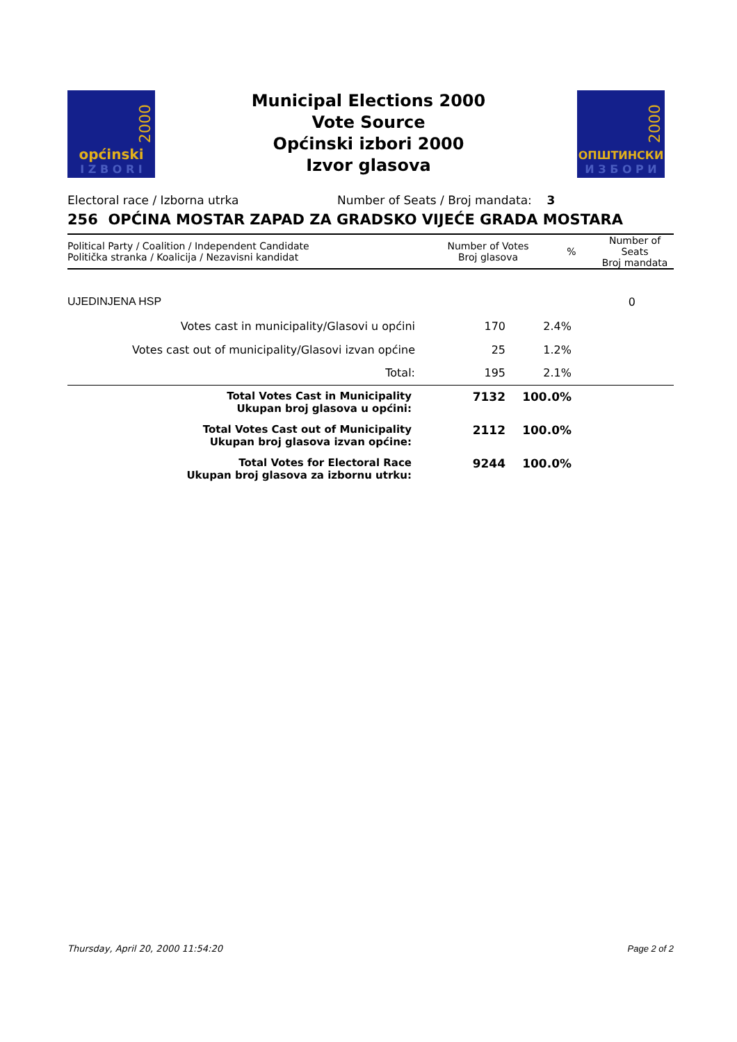2000
općinski
I Z B O R I
Municipal Elections 2000
Vote Source
Općinski izbori 2000
Izvor glasova
2000
ОПШТИНСКИ
И З Б О Р И
Electoral race / Izborna utrka Number of Seats / Broj mandata: 3
256 OPĆINA MOSTAR ZAPAD ZA GRADSKO VIJEĆE GRADA MOSTARA
| Political Party / Coalition / Independent Candidate Politička stranka / Koalicija / Nezavisni kandidat | Number of Votes Broj glasova | % | Number of Seats Broj mandata |
| --- | --- | --- | --- |
| UJEDINJENA HSP | | | 0 |
| Votes cast in municipality/Glasovi u općini | 170 | 2.4% | |
| Votes cast out of municipality/Glasovi izvan općine | 25 | 1.2% | |
| Total: | 195 | 2.1% | |
| Total Votes Cast in Municipality Ukupan broj glasova u općini: | 7132 | 100.0% | |
| Total Votes Cast out of Municipality Ukupan broj glasova izvan općine: | 2112 | 100.0% | |
| Total Votes for Electoral Race Ukupan broj glasova za izbornu utrku: | 9244 | 100.0% | |
Thursday, April 20, 2000 11:54:20 Page 2 of 2